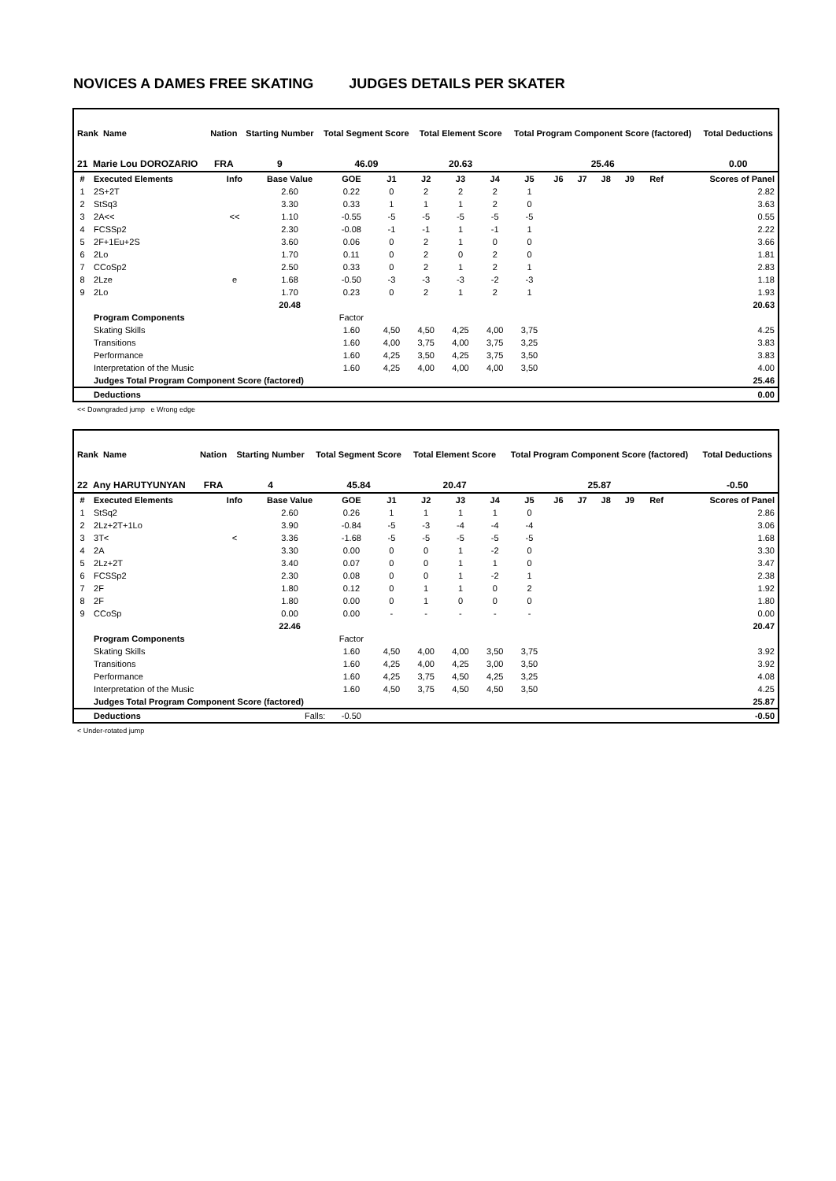NOVICES A DAMES FREE SKATING JUDGES DETAILS PER SKATER
| Rank Name | Nation | Starting Number | Total Segment Score | Total Element Score | Total Program Component Score (factored) | Total Deductions |
| --- | --- | --- | --- | --- | --- | --- |
| 21 Marie Lou DOROZARIO | FRA | 9 | 46.09 | 20.63 | 25.46 | 0.00 |
| # | Executed Elements | Info | Base Value | GOE | J1 | J2 | J3 | J4 | J5 | J6 | J7 | J8 | J9 | Ref | Scores of Panel |
| --- | --- | --- | --- | --- | --- | --- | --- | --- | --- | --- | --- | --- | --- | --- | --- |
| 1 | 2S+2T | | 2.60 | 0.22 | 0 | 2 | 2 | 2 | 1 | | | | | | 2.82 |
| 2 | StSq3 | | 3.30 | 0.33 | 1 | 1 | 1 | 2 | 0 | | | | | | 3.63 |
| 3 | 2A<< | << | 1.10 | -0.55 | -5 | -5 | -5 | -5 | -5 | | | | | | 0.55 |
| 4 | FCSSp2 | | 2.30 | -0.08 | -1 | -1 | 1 | -1 | 1 | | | | | | 2.22 |
| 5 | 2F+1Eu+2S | | 3.60 | 0.06 | 0 | 2 | 1 | 0 | 0 | | | | | | 3.66 |
| 6 | 2Lo | | 1.70 | 0.11 | 0 | 2 | 0 | 2 | 0 | | | | | | 1.81 |
| 7 | CCoSp2 | | 2.50 | 0.33 | 0 | 2 | 1 | 2 | 1 | | | | | | 2.83 |
| 8 | 2Lze | e | 1.68 | -0.50 | -3 | -3 | -3 | -2 | -3 | | | | | | 1.18 |
| 9 | 2Lo | | 1.70 | 0.23 | 0 | 2 | 1 | 2 | 1 | | | | | | 1.93 |
| | | | 20.48 | | | | | | | | | | | | 20.63 |
| | Program Components | | | Factor | | | | | | | | | | | |
| | Skating Skills | | | 1.60 | 4,50 | 4,50 | 4,25 | 4,00 | 3,75 | | | | | | 4.25 |
| | Transitions | | | 1.60 | 4,00 | 3,75 | 4,00 | 3,75 | 3,25 | | | | | | 3.83 |
| | Performance | | | 1.60 | 4,25 | 3,50 | 4,25 | 3,75 | 3,50 | | | | | | 3.83 |
| | Interpretation of the Music | | | 1.60 | 4,25 | 4,00 | 4,00 | 4,00 | 3,50 | | | | | | 4.00 |
| | Judges Total Program Component Score (factored) | | | | | | | | | | | | | | 25.46 |
| | Deductions | | | | | | | | | | | | | | 0.00 |
<< Downgraded jump e Wrong edge
| Rank Name | Nation | Starting Number | Total Segment Score | Total Element Score | Total Program Component Score (factored) | Total Deductions |
| --- | --- | --- | --- | --- | --- | --- |
| 22 Any HARUTYUNYAN | FRA | 4 | 45.84 | 20.47 | 25.87 | -0.50 |
| # | Executed Elements | Info | Base Value | GOE | J1 | J2 | J3 | J4 | J5 | J6 | J7 | J8 | J9 | Ref | Scores of Panel |
| --- | --- | --- | --- | --- | --- | --- | --- | --- | --- | --- | --- | --- | --- | --- | --- |
| 1 | StSq2 | | 2.60 | 0.26 | 1 | 1 | 1 | 1 | 0 | | | | | | 2.86 |
| 2 | 2Lz+2T+1Lo | | 3.90 | -0.84 | -5 | -3 | -4 | -4 | -4 | | | | | | 3.06 |
| 3 | 3T< | < | 3.36 | -1.68 | -5 | -5 | -5 | -5 | -5 | | | | | | 1.68 |
| 4 | 2A | | 3.30 | 0.00 | 0 | 0 | 1 | -2 | 0 | | | | | | 3.30 |
| 5 | 2Lz+2T | | 3.40 | 0.07 | 0 | 0 | 1 | 1 | 0 | | | | | | 3.47 |
| 6 | FCSSp2 | | 2.30 | 0.08 | 0 | 0 | 1 | -2 | 1 | | | | | | 2.38 |
| 7 | 2F | | 1.80 | 0.12 | 0 | 1 | 1 | 0 | 2 | | | | | | 1.92 |
| 8 | 2F | | 1.80 | 0.00 | 0 | 1 | 0 | 0 | 0 | | | | | | 1.80 |
| 9 | CCoSp | | 0.00 | 0.00 | - | - | - | - | - | | | | | | 0.00 |
| | | | 22.46 | | | | | | | | | | | | 20.47 |
| | Program Components | | | Factor | | | | | | | | | | | |
| | Skating Skills | | | 1.60 | 4,50 | 4,00 | 4,00 | 3,50 | 3,75 | | | | | | 3.92 |
| | Transitions | | | 1.60 | 4,25 | 4,00 | 4,25 | 3,00 | 3,50 | | | | | | 3.92 |
| | Performance | | | 1.60 | 4,25 | 3,75 | 4,50 | 4,25 | 3,25 | | | | | | 4.08 |
| | Interpretation of the Music | | | 1.60 | 4,50 | 3,75 | 4,50 | 4,50 | 3,50 | | | | | | 4.25 |
| | Judges Total Program Component Score (factored) | | | | | | | | | | | | | | 25.87 |
| | Deductions | Falls: | | -0.50 | | | | | | | | | | | -0.50 |
< Under-rotated jump